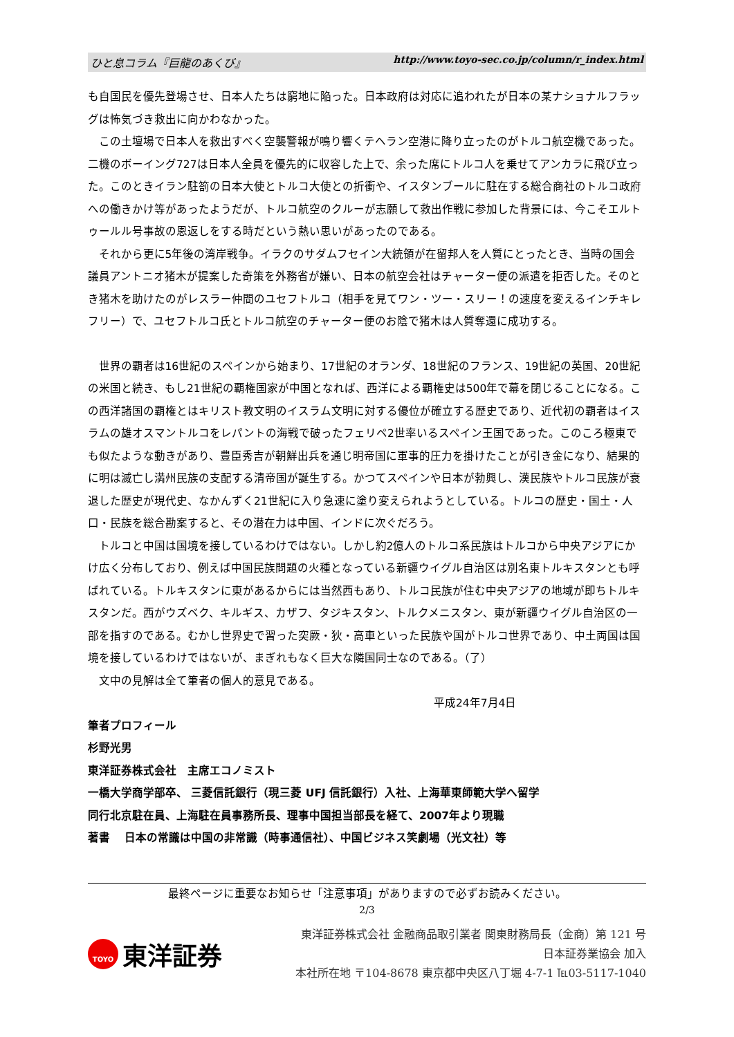ひと息コラム『巨龍のあくび』 http://www.toyo-sec.co.jp/column/r_index.html
も自国民を優先登場させ、日本人たちは窮地に陥った。日本政府は対応に追われたが日本の某ナショナルフラッグは怖気づき救出に向かわなかった。
この土壇場で日本人を救出すべく空襲警報が鳴り響くテヘラン空港に降り立ったのがトルコ航空機であった。二機のボーイング727は日本人全員を優先的に収容した上で、余った席にトルコ人を乗せてアンカラに飛び立った。このときイラン駐箚の日本大使とトルコ大使との折衝や、イスタンブールに駐在する総合商社のトルコ政府への働きかけ等があったようだが、トルコ航空のクルーが志願して救出作戦に参加した背景には、今こそエルトゥールル号事故の恩返しをする時だという熱い思いがあったのである。
それから更に5年後の湾岸戦争。イラクのサダムフセイン大統領が在留邦人を人質にとったとき、当時の国会議員アントニオ猪木が提案した奇策を外務省が嫌い、日本の航空会社はチャーター便の派遣を拒否した。そのとき猪木を助けたのがレスラー仲間のユセフトルコ（相手を見てワン・ツー・スリー！の速度を変えるインチキレフリー）で、ユセフトルコ氏とトルコ航空のチャーター便のお陰で猪木は人質奪還に成功する。
世界の覇者は16世紀のスペインから始まり、17世紀のオランダ、18世紀のフランス、19世紀の英国、20世紀の米国と続き、もし21世紀の覇権国家が中国となれば、西洋による覇権史は500年で幕を閉じることになる。この西洋諸国の覇権とはキリスト教文明のイスラム文明に対する優位が確立する歴史であり、近代初の覇者はイスラムの雄オスマントルコをレパントの海戦で破ったフェリペ2世率いるスペイン王国であった。このころ極東でも似たような動きがあり、豊臣秀吉が朝鮮出兵を通じ明帝国に軍事的圧力を掛けたことが引き金になり、結果的に明は滅亡し満州民族の支配する清帝国が誕生する。かつてスペインや日本が勃興し、漢民族やトルコ民族が衰退した歴史が現代史、なかんずく21世紀に入り急速に塗り変えられようとしている。トルコの歴史・国土・人口・民族を総合勘案すると、その潜在力は中国、インドに次ぐだろう。
トルコと中国は国境を接しているわけではない。しかし約2億人のトルコ系民族はトルコから中央アジアにかけ広く分布しており、例えば中国民族問題の火種となっている新疆ウイグル自治区は別名東トルキスタンとも呼ばれている。トルキスタンに東があるからには当然西もあり、トルコ民族が住む中央アジアの地域が即ちトルキスタンだ。西がウズベク、キルギス、カザフ、タジキスタン、トルクメニスタン、東が新疆ウイグル自治区の一部を指すのである。むかし世界史で習った突厥・狄・高車といった民族や国がトルコ世界であり、中土両国は国境を接しているわけではないが、まぎれもなく巨大な隣国同士なのである。（了）
文中の見解は全て筆者の個人的意見である。
平成24年7月4日
筆者プロフィール
杉野光男
東洋証券株式会社　主席エコノミスト
一橋大学商学部卒、 三菱信託銀行（現三菱 UFJ 信託銀行）入社、上海華東師範大学へ留学
同行北京駐在員、上海駐在員事務所長、理事中国担当部長を経て、2007年より現職
著書　 日本の常識は中国の非常識（時事通信社）、中国ビジネス笑劇場（光文社）等
最終ページに重要なお知らせ「注意事項」がありますので必ずお読みください。
2/3
TOYO 東洋証券
東洋証券株式会社 金融商品取引業者 関東財務局長（金商）第 121 号
日本証券業協会 加入
本社所在地 〒104-8678 東京都中央区八丁堀 4-7-1 ℡03-5117-1040